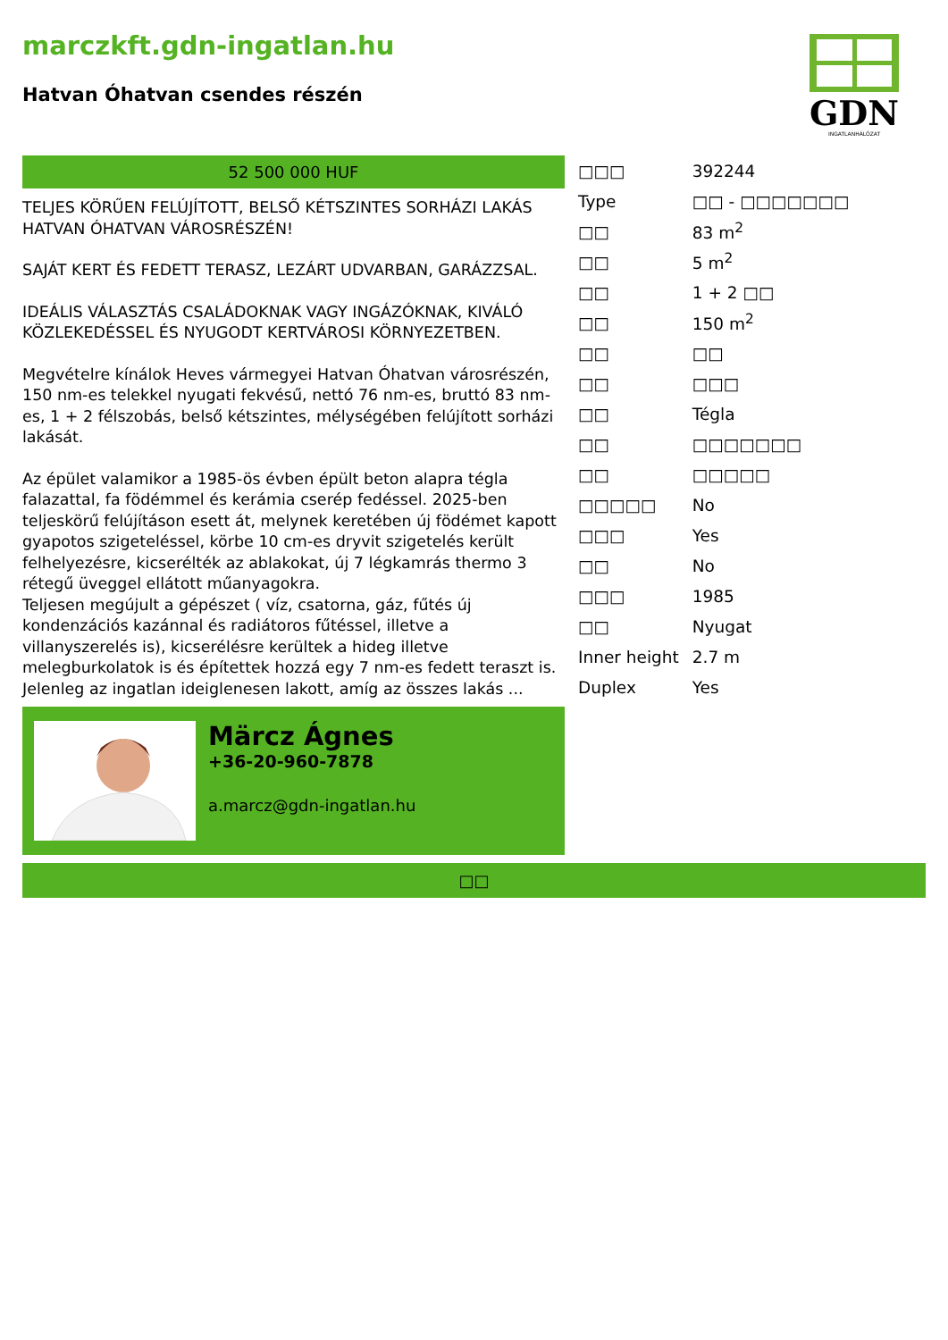marczkft.gdn-ingatlan.hu
Hatvan Óhatvan csendes részén
GDN
INGATLANHÁLÓZAT
52 500 000 HUF
TELJES KÖRŰEN FELÚJÍTOTT, BELSŐ KÉTSZINTES SORHÁZI LAKÁS HATVAN ÓHATVAN VÁROSRÉSZÉN!
SAJÁT KERT ÉS FEDETT TERASZ, LEZÁRT UDVARBAN, GARÁZZSAL.
IDEÁLIS VÁLASZTÁS CSALÁDOKNAK VAGY INGÁZÓKNAK, KIVÁLÓ KÖZLEKEDÉSSEL ÉS NYUGODT KERTVÁROSI KÖRNYEZETBEN.
Megvételre kínálok Heves vármegyei Hatvan Óhatvan városrészén, 150 nm-es telekkel nyugati fekvésű, nettó 76 nm-es, bruttó 83 nm-es, 1 + 2 félszobás, belső kétszintes, mélységében felújított sorházi lakását.
Az épület valamikor a 1985-ös évben épült beton alapra tégla falazattal, fa födémmel és kerámia cserép fedéssel. 2025-ben teljeskörű felújításon esett át, melynek keretében új födémet kapott gyapotos szigeteléssel, körbe 10 cm-es dryvit szigetelés került felhelyezésre, kicserélték az ablakokat, új 7 légkamrás thermo 3 rétegű üveggel ellátott műanyagokra.
Teljesen megújult a gépészet ( víz, csatorna, gáz, fűtés új kondenzációs kazánnal és radiátoros fűtéssel, illetve a villanyszerelés is), kicserélésre kerültek a hideg illetve melegburkolatok is és építettek hozzá egy 7 nm-es fedett teraszt is. Jelenleg az ingatlan ideiglenesen lakott, amíg az összes lakás ...
Märcz Ágnes
+36-20-960-7878
a.marcz@gdn-ingatlan.hu
| □□□ | 392244 |
| Type | □□ - □□□□□□□ |
| □□ | 83 m<sup>2</sup> |
| □□ | 5 m<sup>2</sup> |
| □□ | 1 + 2 □□ |
| □□ | 150 m<sup>2</sup> |
| □□ | □□ |
| □□ | □□□ |
| □□ | Tégla |
| □□ | □□□□□□□ |
| □□ | □□□□□ |
| □□□□□ | No |
| □□□ | Yes |
| □□ | No |
| □□□ | 1985 |
| □□ | Nyugat |
| Inner height | 2.7 m |
| Duplex | Yes |
□□